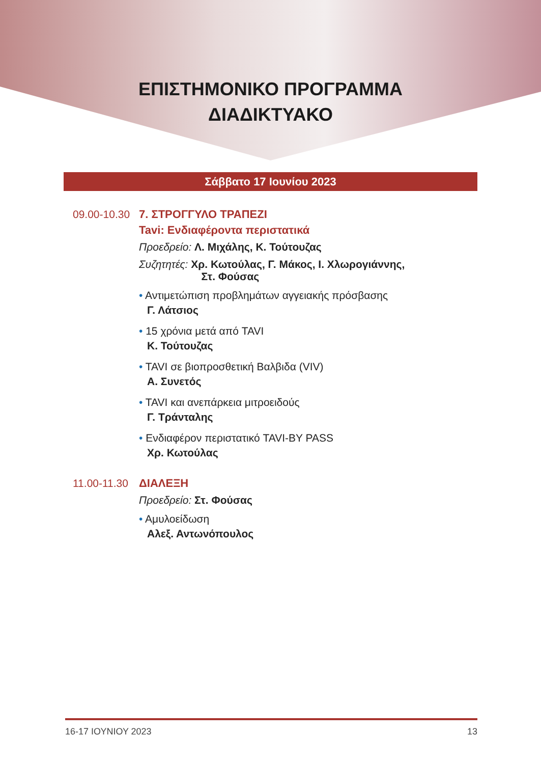ΕΠΙΣΤΗΜΟΝΙΚΟ ΠΡΟΓΡΑΜΜΑ
ΔΙΑΔΙΚΤΥΑΚΟ
Σάββατο 17 Ιουνίου 2023
09.00-10.30
7. ΣΤΡΟΓΓΥΛΟ ΤΡΑΠΕΖΙ
Tavi: Ενδιαφέροντα περιστατικά
Προεδρείο: Λ. Μιχάλης, Κ. Τούτουζας
Συζητητές: Χρ. Κωτούλας, Γ. Μάκος, Ι. Χλωρογιάννης,
Στ. Φούσας
• Αντιμετώπιση προβλημάτων αγγειακής πρόσβασης
Γ. Λάτσιος
• 15 χρόνια μετά από TAVI
Κ. Τούτουζας
• TAVI σε βιοπροσθετική Βαλβιδα (VIV)
Α. Συνετός
• TAVI και ανεπάρκεια μιτροειδούς
Γ. Τράνταλης
• Ενδιαφέρον περιστατικό TAVI-BY PASS
Χρ. Κωτούλας
11.00-11.30
ΔΙΑΛΕΞΗ
Προεδρείο: Στ. Φούσας
• Αμυλοείδωση
Αλεξ. Αντωνόπουλος
16-17 ΙΟΥΝΙΟΥ 2023 13